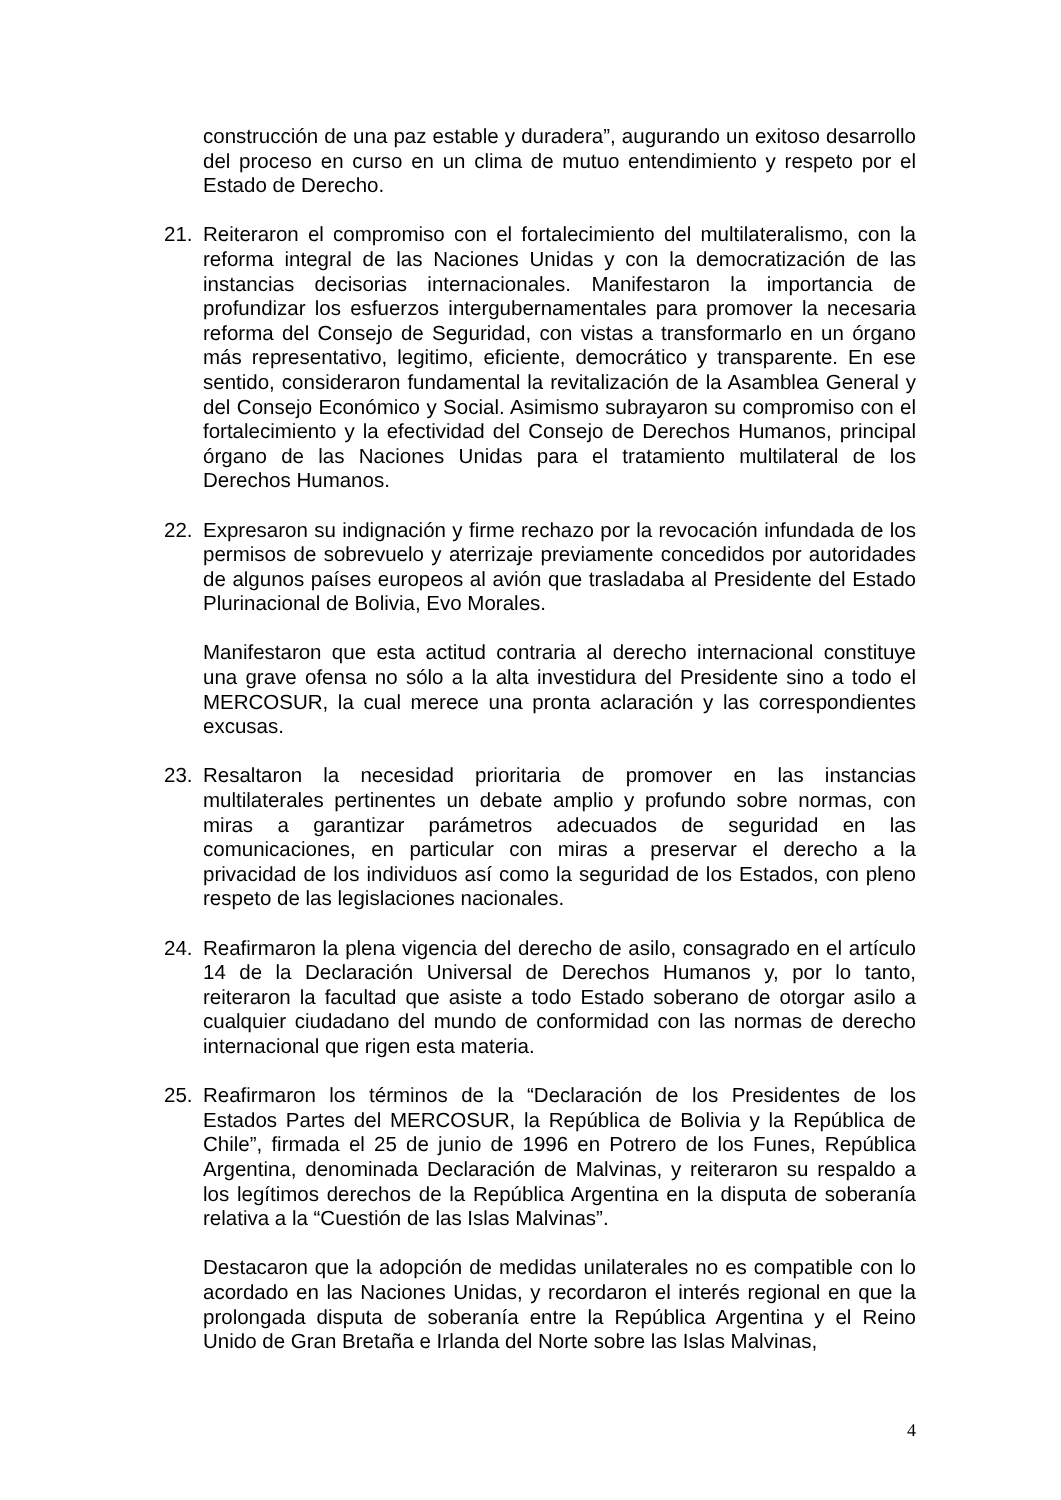construcción de una paz estable y duradera”, augurando un exitoso desarrollo del proceso en curso en un clima de mutuo entendimiento y respeto por el Estado de Derecho.
21. Reiteraron el compromiso con el fortalecimiento del multilateralismo, con la reforma integral de las Naciones Unidas y con la democratización de las instancias decisorias internacionales. Manifestaron la importancia de profundizar los esfuerzos intergubernamentales para promover la necesaria reforma del Consejo de Seguridad, con vistas a transformarlo en un órgano más representativo, legitimo, eficiente, democrático y transparente. En ese sentido, consideraron fundamental la revitalización de la Asamblea General y del Consejo Económico y Social. Asimismo subrayaron su compromiso con el fortalecimiento y la efectividad del Consejo de Derechos Humanos, principal órgano de las Naciones Unidas para el tratamiento multilateral de los Derechos Humanos.
22. Expresaron su indignación y firme rechazo por la revocación infundada de los permisos de sobrevuelo y aterrizaje previamente concedidos por autoridades de algunos países europeos al avión que trasladaba al Presidente del Estado Plurinacional de Bolivia, Evo Morales.
Manifestaron que esta actitud contraria al derecho internacional constituye una grave ofensa no sólo a la alta investidura del Presidente sino a todo el MERCOSUR, la cual merece una pronta aclaración y las correspondientes excusas.
23. Resaltaron la necesidad prioritaria de promover en las instancias multilaterales pertinentes un debate amplio y profundo sobre normas, con miras a garantizar parámetros adecuados de seguridad en las comunicaciones, en particular con miras a preservar el derecho a la privacidad de los individuos así como la seguridad de los Estados, con pleno respeto de las legislaciones nacionales.
24. Reafirmaron la plena vigencia del derecho de asilo, consagrado en el artículo 14 de la Declaración Universal de Derechos Humanos y, por lo tanto, reiteraron la facultad que asiste a todo Estado soberano de otorgar asilo a cualquier ciudadano del mundo de conformidad con las normas de derecho internacional que rigen esta materia.
25. Reafirmaron los términos de la “Declaración de los Presidentes de los Estados Partes del MERCOSUR, la República de Bolivia y la República de Chile”, firmada el 25 de junio de 1996 en Potrero de los Funes, República Argentina, denominada Declaración de Malvinas, y reiteraron su respaldo a los legítimos derechos de la República Argentina en la disputa de soberanía relativa a la “Cuestión de las Islas Malvinas”.
Destacaron que la adopción de medidas unilaterales no es compatible con lo acordado en las Naciones Unidas, y recordaron el interés regional en que la prolongada disputa de soberanía entre la República Argentina y el Reino Unido de Gran Bretaña e Irlanda del Norte sobre las Islas Malvinas,
4